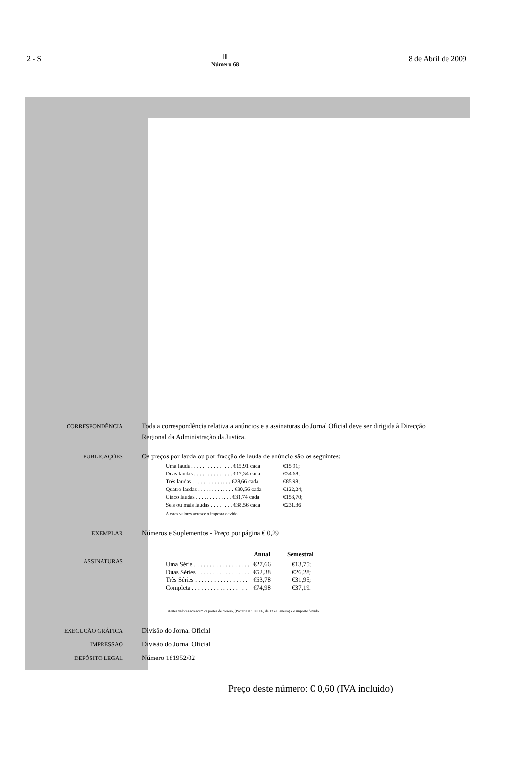2 - S ⅡⅡ
Número 68 8 de Abril de 2009
CORRESPONDÊNCIA
Toda a correspondência relativa a anúncios e a assinaturas do Jornal Oficial deve ser dirigida à Direcção Regional da Administração da Justiça.
PUBLICAÇÕES
Os preços por lauda ou por fracção de lauda de anúncio são os seguintes:
| Uma lauda . . . . . . . . . . . . . . . €15,91 cada | €15,91; |
| Duas laudas . . . . . . . . . . . . . . €17,34 cada | €34,68; |
| Três laudas . . . . . . . . . . . . . . €28,66 cada | €85,98; |
| Quatro laudas . . . . . . . . . . . . . €30,56 cada | €122,24; |
| Cinco laudas . . . . . . . . . . . . . €31,74 cada | €158,70; |
| Seis ou mais laudas . . . . . . . . €38,56 cada | €231,36 |
A estes valores acresce o imposto devido.
EXEMPLAR
Números e Suplementos - Preço por página € 0,29
ASSINATURAS
| | Anual | Semestral |
| --- | --- | --- |
| Uma Série . . . . . . . . . . . . . . . . . . | €27,66 | €13,75; |
| Duas Séries . . . . . . . . . . . . . . . . . | €52,38 | €26,28; |
| Três Séries . . . . . . . . . . . . . . . . . | €63,78 | €31,95; |
| Completa . . . . . . . . . . . . . . . . . . | €74,98 | €37,19. |
Aestes valores acrescem os portes de correio, (Portaria n.º 1/2006, de 13 de Janeiro) e o imposto devido.
EXECUÇÃO GRÁFICA
Divisão do Jornal Oficial
IMPRESSÃO
Divisão do Jornal Oficial
DEPÓSITO LEGAL
Número 181952/02
Preço deste número: € 0,60 (IVA incluído)